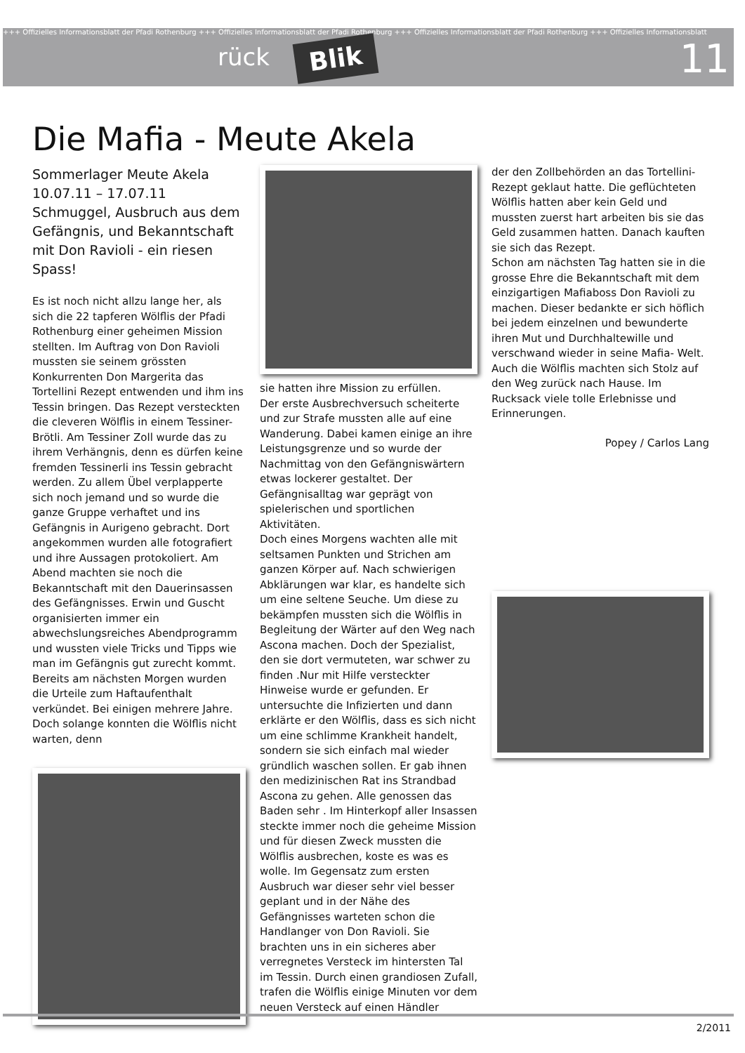+++ Offizielles Informationsblatt der Pfadi Rothenburg +++ Offizielles Informationsblatt der Pfadi Rothenburg +++ Offizielles Informationsblatt der Pfadi Rothenburg +++ Offizielles Informationsblatt
rück Blik 11
Die Mafia - Meute Akela
Sommerlager Meute Akela 10.07.11 – 17.07.11
Schmuggel, Ausbruch aus dem Gefängnis, und Bekanntschaft mit Don Ravioli - ein riesen Spass!
Es ist noch nicht allzu lange her, als sich die 22 tapferen Wölflis der Pfadi Rothenburg einer geheimen Mission stellten. Im Auftrag von Don Ravioli mussten sie seinem grössten Konkurrenten Don Margerita das Tortellini Rezept entwenden und ihm ins Tessin bringen. Das Rezept versteckten die cleveren Wölflis in einem Tessiner-Brötli. Am Tessiner Zoll wurde das zu ihrem Verhängnis, denn es dürfen keine fremden Tessinerli ins Tessin gebracht werden. Zu allem Übel verplapperte sich noch jemand und so wurde die ganze Gruppe verhaftet und ins Gefängnis in Aurigeno gebracht. Dort angekommen wurden alle fotografiert und ihre Aussagen protokoliert. Am Abend machten sie noch die Bekanntschaft mit den Dauerinsassen des Gefängnisses. Erwin und Guscht organisierten immer ein abwechslungsreiches Abendprogramm und wussten viele Tricks und Tipps wie man im Gefängnis gut zurecht kommt.
Bereits am nächsten Morgen wurden die Urteile zum Haftaufenthalt verkündet. Bei einigen mehrere Jahre. Doch solange konnten die Wölflis nicht warten, denn
sie hatten ihre Mission zu erfüllen.
Der erste Ausbrechversuch scheiterte und zur Strafe mussten alle auf eine Wanderung. Dabei kamen einige an ihre Leistungsgrenze und so wurde der Nachmittag von den Gefängniswärtern etwas lockerer gestaltet. Der Gefängnisalltag war geprägt von spielerischen und sportlichen Aktivitäten.
Doch eines Morgens wachten alle mit seltsamen Punkten und Strichen am ganzen Körper auf. Nach schwierigen Abklärungen war klar, es handelte sich um eine seltene Seuche. Um diese zu bekämpfen mussten sich die Wölflis in Begleitung der Wärter auf den Weg nach Ascona machen. Doch der Spezialist, den sie dort vermuteten, war schwer zu finden .Nur mit Hilfe versteckter Hinweise wurde er gefunden. Er untersuchte die Infizierten und dann erklärte er den Wölflis, dass es sich nicht um eine schlimme Krankheit handelt, sondern sie sich einfach mal wieder gründlich waschen sollen. Er gab ihnen den medizinischen Rat ins Strandbad Ascona zu gehen. Alle genossen das Baden sehr . Im Hinterkopf aller Insassen steckte immer noch die geheime Mission und für diesen Zweck mussten die Wölflis ausbrechen, koste es was es wolle. Im Gegensatz zum ersten Ausbruch war dieser sehr viel besser geplant und in der Nähe des Gefängnisses warteten schon die Handlanger von Don Ravioli. Sie brachten uns in ein sicheres aber verregnetes Versteck im hintersten Tal im Tessin. Durch einen grandiosen Zufall, trafen die Wölflis einige Minuten vor dem neuen Versteck auf einen Händler
der den Zollbehörden an das Tortellini-Rezept geklaut hatte. Die geflüchteten Wölflis hatten aber kein Geld und mussten zuerst hart arbeiten bis sie das Geld zusammen hatten. Danach kauften sie sich das Rezept.
Schon am nächsten Tag hatten sie in die grosse Ehre die Bekanntschaft mit dem einzigartigen Mafiaboss Don Ravioli zu machen. Dieser bedankte er sich höflich bei jedem einzelnen und bewunderte ihren Mut und Durchhaltewille und verschwand wieder in seine Mafia- Welt.
Auch die Wölflis machten sich Stolz auf den Weg zurück nach Hause. Im Rucksack viele tolle Erlebnisse und Erinnerungen.
Popey / Carlos Lang
2/2011